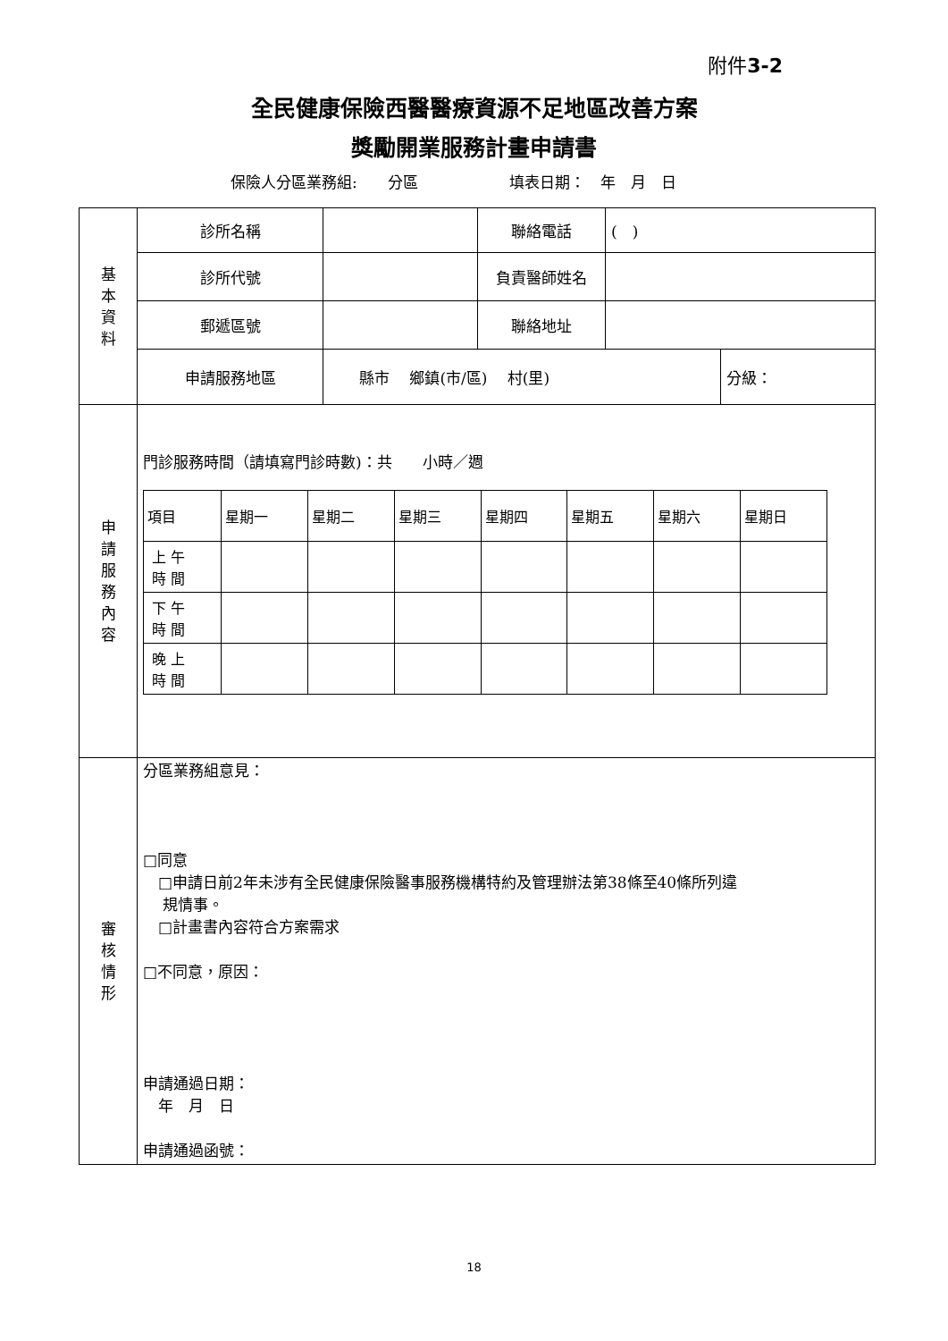附件3-2
全民健康保險西醫醫療資源不足地區改善方案
獎勵開業服務計畫申請書
保險人分區業務組:　　分區　　　　　　填表日期：　年　月　日
| 基 本 資 料 | 診所名稱 | | 聯絡電話 | ( ) | |
| | 診所代號 | | 負責醫師姓名 | | |
| | 郵遞區號 | | 聯絡地址 | | |
| | 申請服務地區 | 縣市 鄉鎮(市/區) 村(里) | | | 分級： |
| 申 請 服 務 內 容 | 門診服務時間（請填寫門診時數)：共 小時／週 / 項目 / 星期一 / 星期二 / 星期三 / 星期四 / 星期五 / 星期六 / 星期日 / / 上 午 時 間 / / / / / / / / / 下 午 時 間 / / / / / / / / / 晚 上 時 間 / / / / / / / / | | | | |
| 審 核 情 形 | 分區業務組意見： □同意 □申請日前2年未涉有全民健康保險醫事服務機構特約及管理辦法第38條至40條所列違 規情事。 □計畫書內容符合方案需求 □不同意，原因： 申請通過日期： 年 月 日 申請通過函號： | | | | |
18